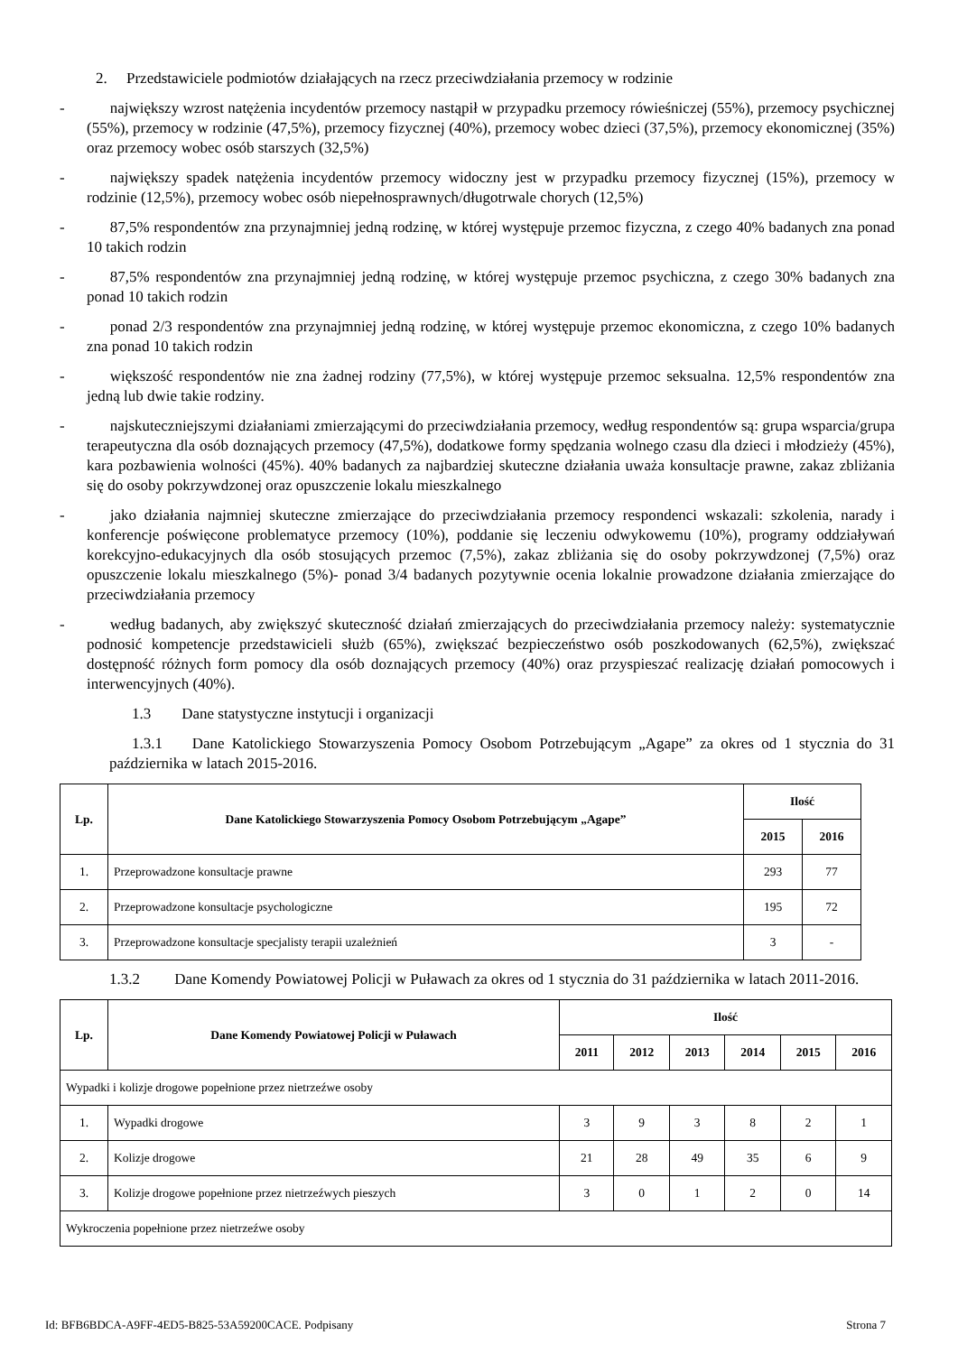2. Przedstawiciele podmiotów działających na rzecz przeciwdziałania przemocy w rodzinie
- największy wzrost natężenia incydentów przemocy nastąpił w przypadku przemocy rówieśniczej (55%), przemocy psychicznej (55%), przemocy w rodzinie (47,5%), przemocy fizycznej (40%), przemocy wobec dzieci (37,5%), przemocy ekonomicznej (35%) oraz przemocy wobec osób starszych (32,5%)
- największy spadek natężenia incydentów przemocy widoczny jest w przypadku przemocy fizycznej (15%), przemocy w rodzinie (12,5%), przemocy wobec osób niepełnosprawnych/długotrwale chorych (12,5%)
- 87,5% respondentów zna przynajmniej jedną rodzinę, w której występuje przemoc fizyczna, z czego 40% badanych zna ponad 10 takich rodzin
- 87,5% respondentów zna przynajmniej jedną rodzinę, w której występuje przemoc psychiczna, z czego 30% badanych zna ponad 10 takich rodzin
- ponad 2/3 respondentów zna przynajmniej jedną rodzinę, w której występuje przemoc ekonomiczna, z czego 10% badanych zna ponad 10 takich rodzin
- większość respondentów nie zna żadnej rodziny (77,5%), w której występuje przemoc seksualna. 12,5% respondentów zna jedną lub dwie takie rodziny.
- najskuteczniejszymi działaniami zmierzającymi do przeciwdziałania przemocy, według respondentów są: grupa wsparcia/grupa terapeutyczna dla osób doznających przemocy (47,5%), dodatkowe formy spędzania wolnego czasu dla dzieci i młodzieży (45%), kara pozbawienia wolności (45%). 40% badanych za najbardziej skuteczne działania uważa konsultacje prawne, zakaz zbliżania się do osoby pokrzywdzonej oraz opuszczenie lokalu mieszkalnego
- jako działania najmniej skuteczne zmierzające do przeciwdziałania przemocy respondenci wskazali: szkolenia, narady i konferencje poświęcone problematyce przemocy (10%), poddanie się leczeniu odwykowemu (10%), programy oddziaływań korekcyjno-edukacyjnych dla osób stosujących przemoc (7,5%), zakaz zbliżania się do osoby pokrzywdzonej (7,5%) oraz opuszczenie lokalu mieszkalnego (5%)- ponad 3/4 badanych pozytywnie ocenia lokalnie prowadzone działania zmierzające do przeciwdziałania przemocy
- według badanych, aby zwiększyć skuteczność działań zmierzających do przeciwdziałania przemocy należy: systematycznie podnosić kompetencje przedstawicieli służb (65%), zwiększać bezpieczeństwo osób poszkodowanych (62,5%), zwiększać dostępność różnych form pomocy dla osób doznających przemocy (40%) oraz przyspieszać realizację działań pomocowych i interwencyjnych (40%).
1.3 Dane statystyczne instytucji i organizacji
1.3.1 Dane Katolickiego Stowarzyszenia Pomocy Osobom Potrzebującym „Agape” za okres od 1 stycznia do 31 października w latach 2015-2016.
| Lp. | Dane Katolickiego Stowarzyszenia Pomocy Osobom Potrzebującym „Agape” | Ilość | |
| --- | --- | --- | --- |
| | | 2015 | 2016 |
| 1. | Przeprowadzone konsultacje prawne | 293 | 77 |
| 2. | Przeprowadzone konsultacje psychologiczne | 195 | 72 |
| 3. | Przeprowadzone konsultacje specjalisty terapii uzależnień | 3 | - |
1.3.2 Dane Komendy Powiatowej Policji w Puławach za okres od 1 stycznia do 31 października w latach 2011-2016.
| Lp. | Dane Komendy Powiatowej Policji w Puławach | Ilość | | | | | |
| --- | --- | --- | --- | --- | --- | --- | --- |
| | | 2011 | 2012 | 2013 | 2014 | 2015 | 2016 |
| Wypadki i kolizje drogowe popełnione przez nietrzeźwe osoby | | | | | | | |
| 1. | Wypadki drogowe | 3 | 9 | 3 | 8 | 2 | 1 |
| 2. | Kolizje drogowe | 21 | 28 | 49 | 35 | 6 | 9 |
| 3. | Kolizje drogowe popełnione przez nietrzeźwych pieszych | 3 | 0 | 1 | 2 | 0 | 14 |
| Wykroczenia popełnione przez nietrzeźwe osoby | | | | | | | |
Id: BFB6BDCA-A9FF-4ED5-B825-53A59200CACE. Podpisany Strona 7